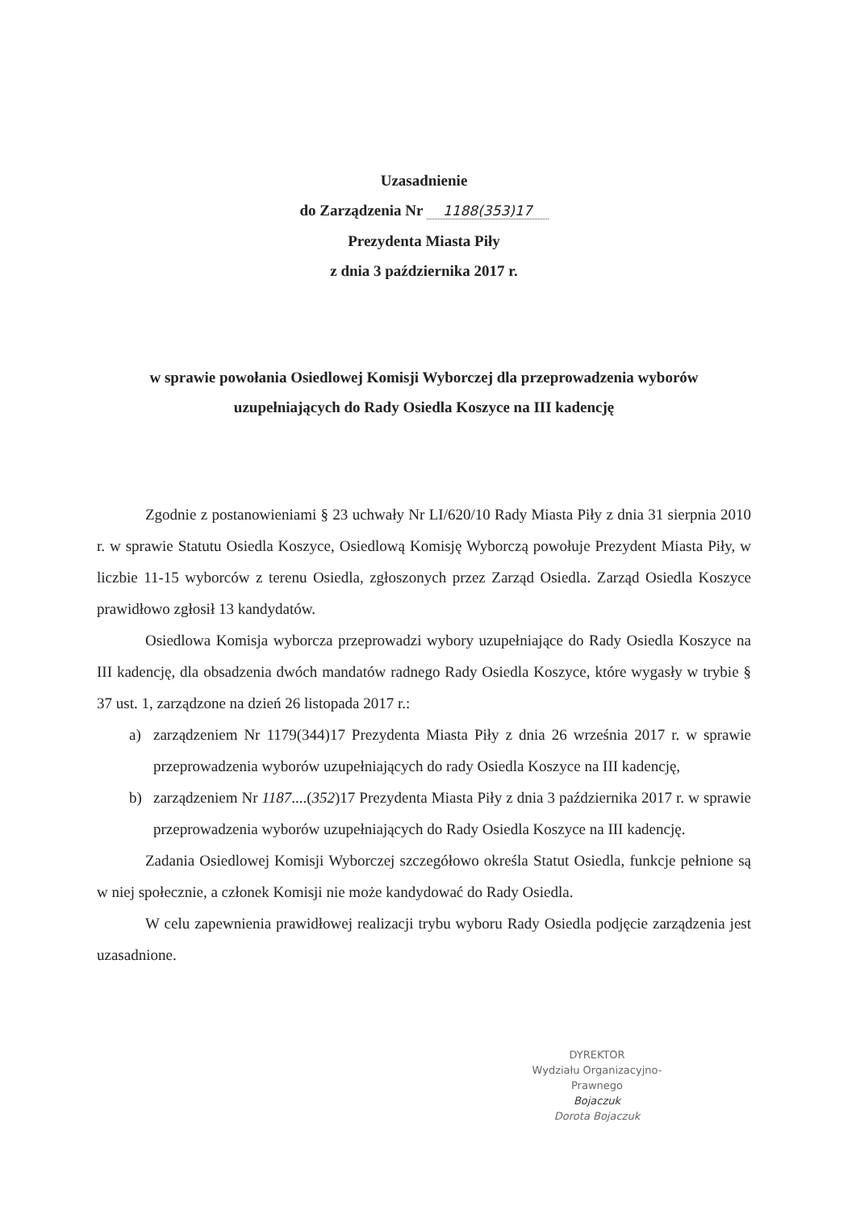Uzasadnienie
do Zarządzenia Nr 1188(353)17
Prezydenta Miasta Piły
z dnia 3 października 2017 r.
w sprawie powołania Osiedlowej Komisji Wyborczej dla przeprowadzenia wyborów
uzupełniających do Rady Osiedla Koszyce na III kadencję
Zgodnie z postanowieniami § 23 uchwały Nr LI/620/10 Rady Miasta Piły z dnia 31 sierpnia 2010 r. w sprawie Statutu Osiedla Koszyce, Osiedlową Komisję Wyborczą powołuje Prezydent Miasta Piły, w liczbie 11-15 wyborców z terenu Osiedla, zgłoszonych przez Zarząd Osiedla. Zarząd Osiedla Koszyce prawidłowo zgłosił 13 kandydatów.
Osiedlowa Komisja wyborcza przeprowadzi wybory uzupełniające do Rady Osiedla Koszyce na III kadencję, dla obsadzenia dwóch mandatów radnego Rady Osiedla Koszyce, które wygasły w trybie § 37 ust. 1, zarządzone na dzień 26 listopada 2017 r.:
a) zarządzeniem Nr 1179(344)17 Prezydenta Miasta Piły z dnia 26 września 2017 r. w sprawie przeprowadzenia wyborów uzupełniających do rady Osiedla Koszyce na III kadencję,
b) zarządzeniem Nr 1187....(352)17 Prezydenta Miasta Piły z dnia 3 października 2017 r. w sprawie przeprowadzenia wyborów uzupełniających do Rady Osiedla Koszyce na III kadencję.
Zadania Osiedlowej Komisji Wyborczej szczegółowo określa Statut Osiedla, funkcje pełnione są w niej społecznie, a członek Komisji nie może kandydować do Rady Osiedla.
W celu zapewnienia prawidłowej realizacji trybu wyboru Rady Osiedla podjęcie zarządzenia jest uzasadnione.
DYREKTOR
Wydziału Organizacyjno-Prawnego
Bojaczuk
Dorota Bojaczuk